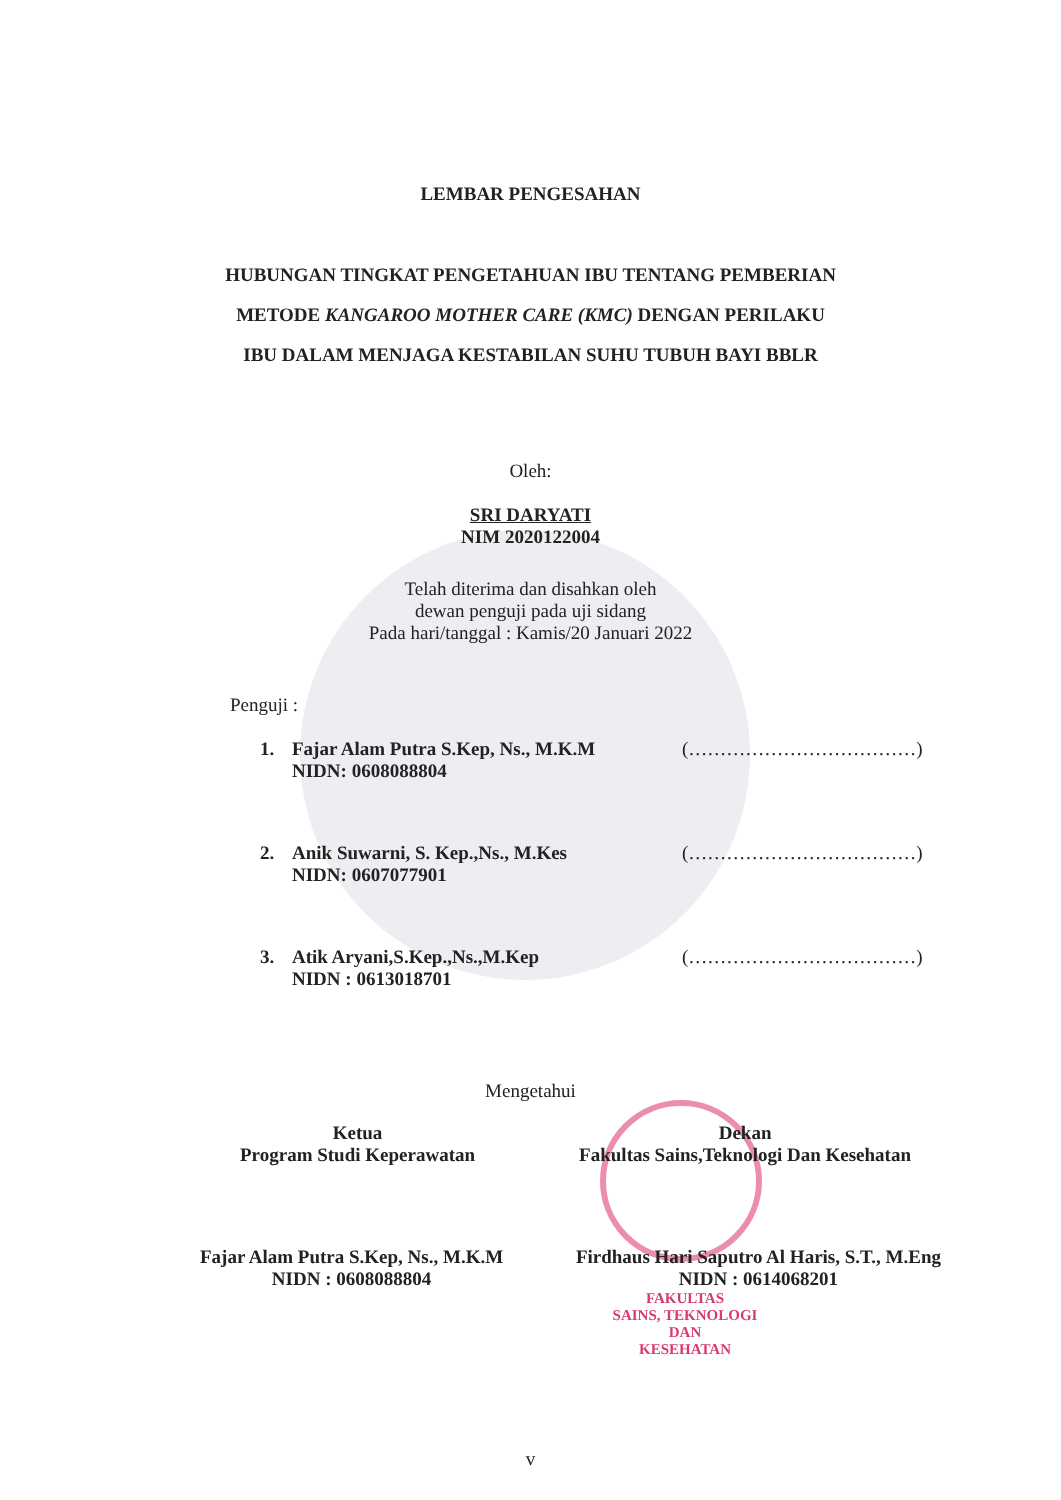LEMBAR PENGESAHAN
HUBUNGAN TINGKAT PENGETAHUAN IBU TENTANG PEMBERIAN
METODE KANGAROO MOTHER CARE (KMC) DENGAN PERILAKU
IBU DALAM MENJAGA KESTABILAN SUHU TUBUH BAYI BBLR
Oleh:
SRI DARYATI
NIM 2020122004
Telah diterima dan disahkan oleh
dewan penguji pada uji sidang
Pada hari/tanggal : Kamis/20 Januari 2022
Penguji :
1. Fajar Alam Putra S.Kep, Ns., M.K.M
NIDN: 0608088804 (………………………………)
2. Anik Suwarni, S. Kep.,Ns., M.Kes
NIDN: 0607077901 (………………………………)
3. Atik Aryani,S.Kep.,Ns.,M.Kep
NIDN : 0613018701 (………………………………)
Mengetahui
Ketua
Program Studi Keperawatan
Dekan
Fakultas Sains,Teknologi Dan Kesehatan
Fajar Alam Putra S.Kep, Ns., M.K.M
NIDN : 0608088804
Firdhaus Hari Saputro Al Haris, S.T., M.Eng
NIDN : 0614068201
FAKULTAS
SAINS, TEKNOLOGI DAN
KESEHATAN
v